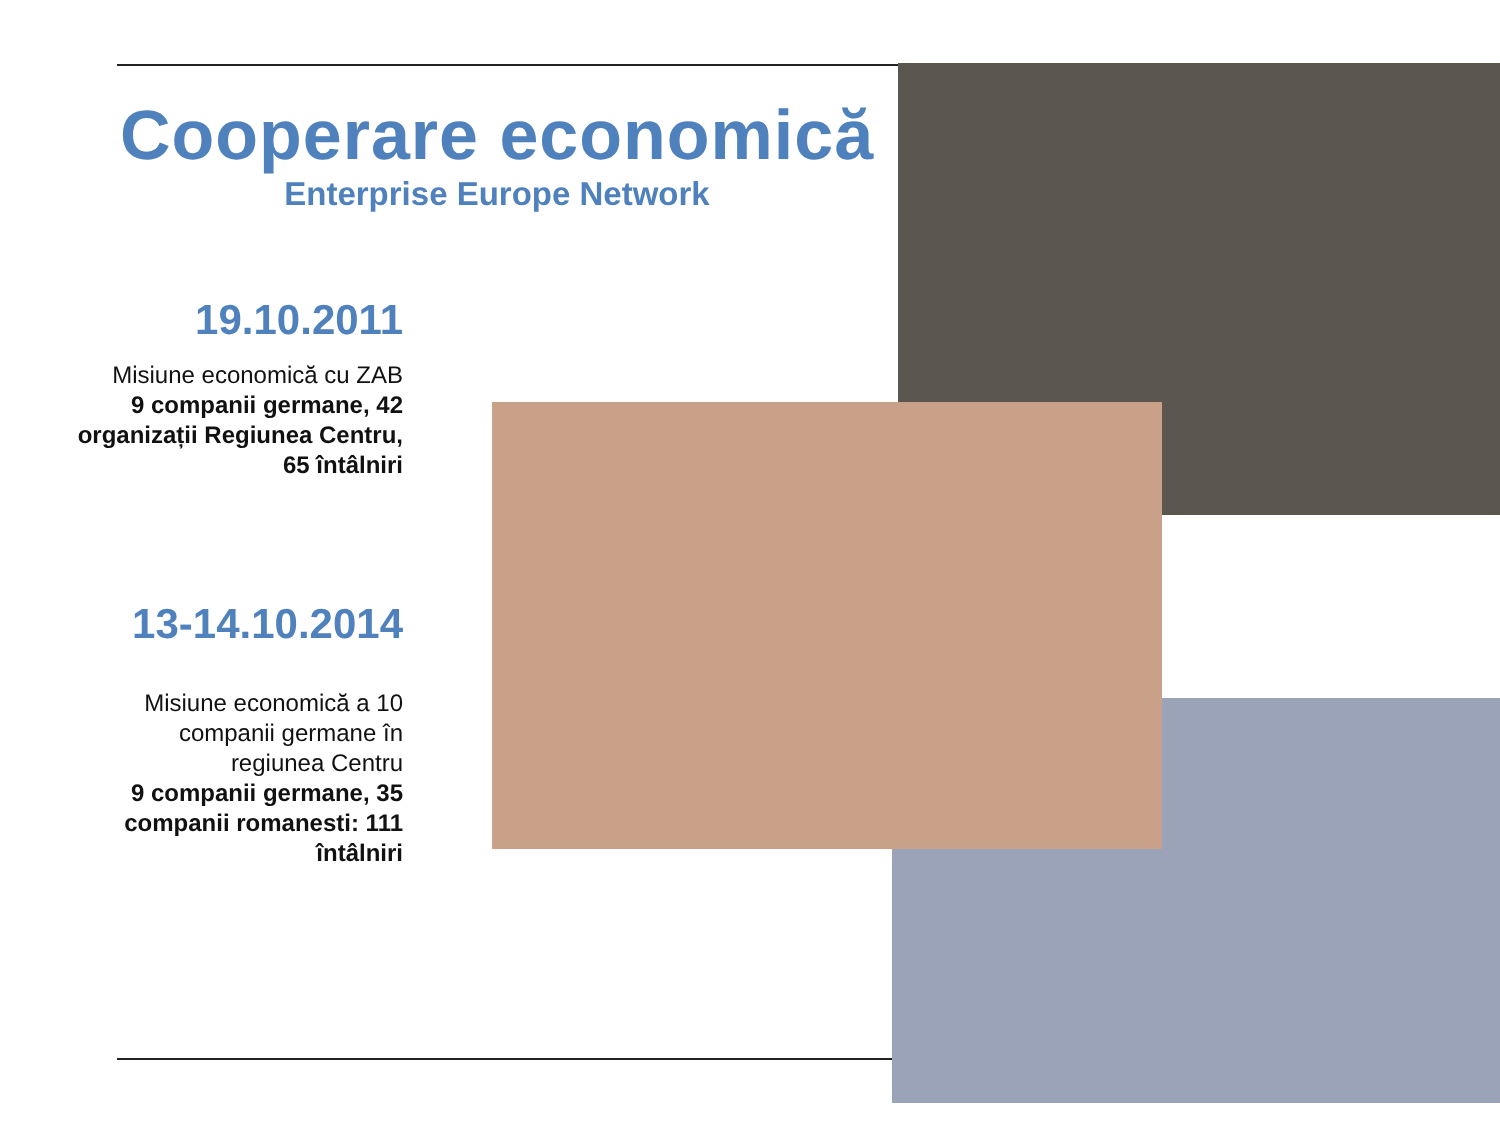Cooperare economică
Enterprise Europe Network
19.10.2011
Misiune economică cu ZAB
9 companii germane, 42 organizații Regiunea Centru, 65 întâlniri
13-14.10.2014
Misiune economică a 10 companii germane în regiunea Centru
9 companii germane, 35 companii romanesti: 111 întâlniri